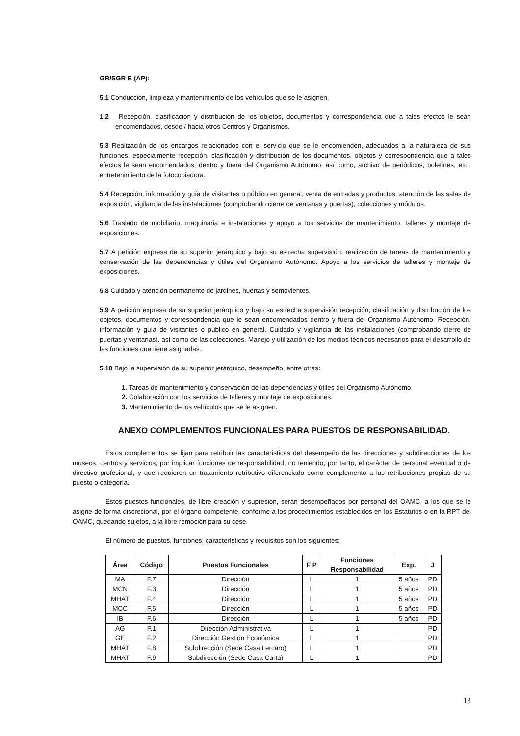GR/SGR E (AP):
5.1 Conducción, limpieza y mantenimiento de los vehículos que se le asignen.
1.2 Recepción, clasificación y distribución de los objetos, documentos y correspondencia que a tales efectos le sean encomendados, desde / hacia otros Centros y Organismos.
5.3 Realización de los encargos relacionados con el servicio que se le encomienden, adecuados a la naturaleza de sus funciones, especialmente recepción, clasificación y distribución de los documentos, objetos y correspondencia que a tales efectos le sean encomendados, dentro y fuera del Organismo Autónomo, así como, archivo de periódicos, boletines, etc., entretenimiento de la fotocopiadora.
5.4 Recepción, información y guía de visitantes o público en general, venta de entradas y productos, atención de las salas de exposición, vigilancia de las instalaciones (comprobando cierre de ventanas y puertas), colecciones y módulos.
5.6 Traslado de mobiliario, maquinaria e instalaciones y apoyo a los servicios de mantenimiento, talleres y montaje de exposiciones.
5.7 A petición expresa de su superior jerárquico y bajo su estrecha supervisión, realización de tareas de mantenimiento y conservación de las dependencias y útiles del Organismo Autónomo. Apoyo a los servicios de talleres y montaje de exposiciones.
5.8 Cuidado y atención permanente de jardines, huertas y semovientes.
5.9 A petición expresa de su superior jerárquico y bajo su estrecha supervisión recepción, clasificación y distribución de los objetos, documentos y correspondencia que le sean encomendados dentro y fuera del Organismo Autónomo. Recepción, información y guía de visitantes o público en general. Cuidado y vigilancia de las instalaciones (comprobando cierre de puertas y ventanas), así como de las colecciones. Manejo y utilización de los medios técnicos necesarios para el desarrollo de las funciones que tiene asignadas.
5.10 Bajo la supervisión de su superior jerárquico, desempeño, entre otras:
1. Tareas de mantenimiento y conservación de las dependencias y útiles del Organismo Autónomo.
2. Colaboración con los servicios de talleres y montaje de exposiciones.
3. Mantenimiento de los vehículos que se le asignen.
ANEXO COMPLEMENTOS FUNCIONALES PARA PUESTOS DE RESPONSABILIDAD.
Estos complementos se fijan para retribuir las características del desempeño de las direcciones y subdirecciones de los museos, centros y servicios, por implicar funciones de responsabilidad, no teniendo, por tanto, el carácter de personal eventual o de directivo profesional, y que requieren un tratamiento retributivo diferenciado como complemento a las retribuciones propias de su puesto o categoría.
Estos puestos funcionales, de libre creación y supresión, serán desempeñados por personal del OAMC, a los que se le asigne de forma discrecional, por el órgano competente, conforme a los procedimientos establecidos en los Estatutos o en la RPT del OAMC, quedando sujetos, a la libre remoción para su cese.
El número de puestos, funciones, características y requisitos son los siguientes:
| Área | Código | Puestos Funcionales | F P | Funciones Responsabilidad | Exp. | J |
| --- | --- | --- | --- | --- | --- | --- |
| MA | F.7 | Dirección | L | 1 | 5 años | PD |
| MCN | F.3 | Dirección | L | 1 | 5 años | PD |
| MHAT | F.4 | Dirección | L | 1 | 5 años | PD |
| MCC | F.5 | Dirección | L | 1 | 5 años | PD |
| IB | F.6 | Dirección | L | 1 | 5 años | PD |
| AG | F.1 | Dirección Administrativa | L | 1 | | PD |
| GE | F.2 | Dirección Gestión Económica | L | 1 | | PD |
| MHAT | F.8 | Subdirección (Sede Casa Lercaro) | L | 1 | | PD |
| MHAT | F.9 | Subdirección (Sede Casa Carta) | L | 1 | | PD |
13